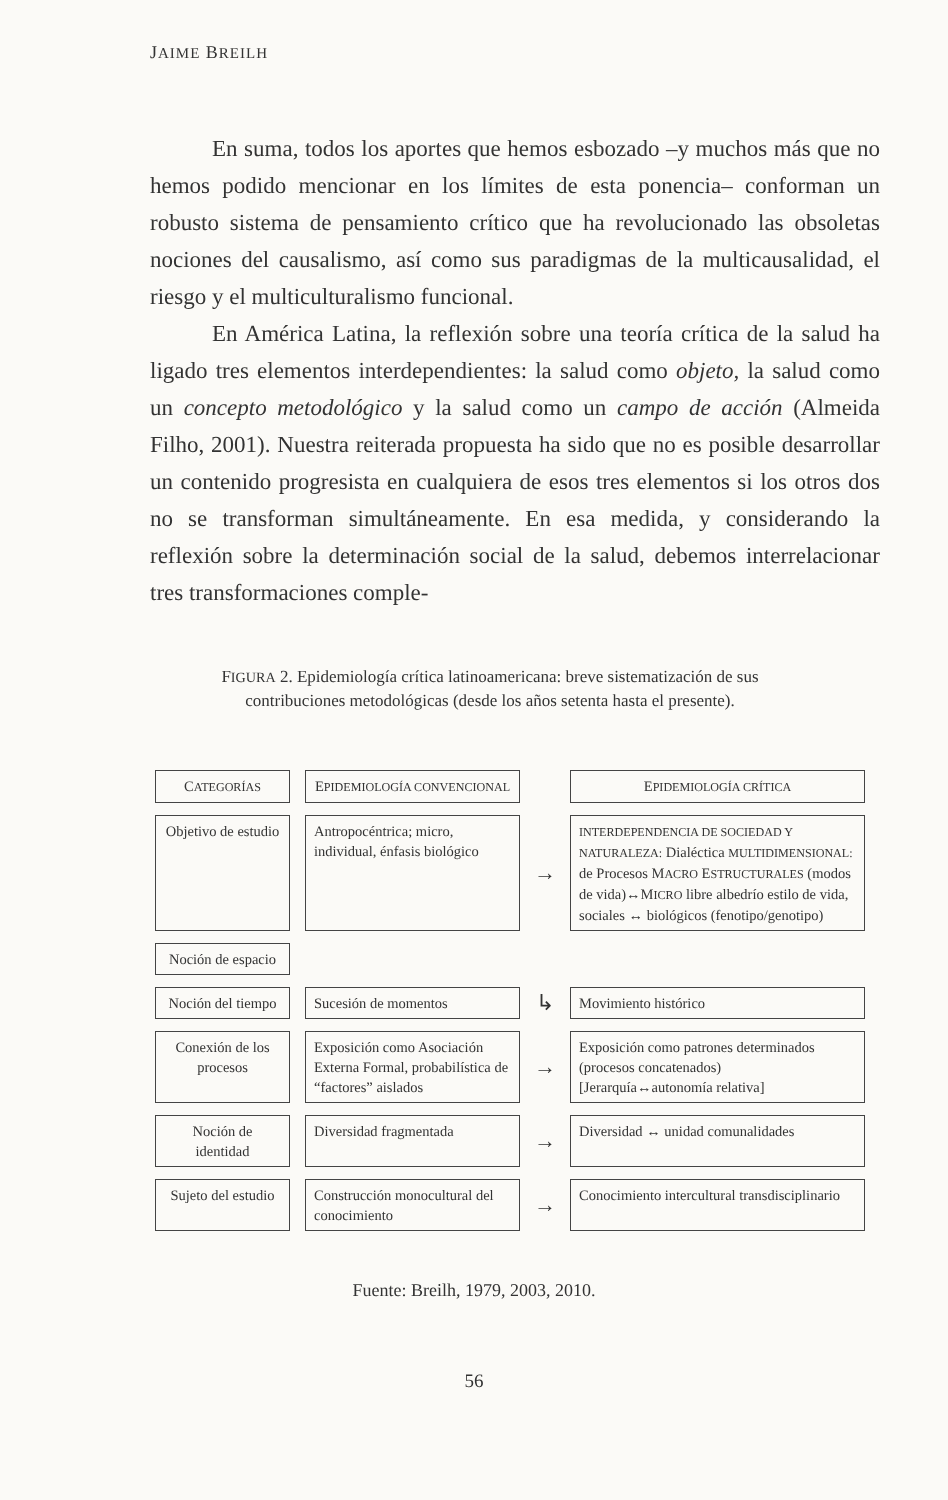JAIME BREILH
En suma, todos los aportes que hemos esbozado –y muchos más que no hemos podido mencionar en los límites de esta ponencia– conforman un robusto sistema de pensamiento crítico que ha revolucionado las obsoletas nociones del causalismo, así como sus paradigmas de la multicausalidad, el riesgo y el multiculturalismo funcional.
En América Latina, la reflexión sobre una teoría crítica de la salud ha ligado tres elementos interdependientes: la salud como objeto, la salud como un concepto metodológico y la salud como un campo de acción (Almeida Filho, 2001). Nuestra reiterada propuesta ha sido que no es posible desarrollar un contenido progresista en cualquiera de esos tres elementos si los otros dos no se transforman simultáneamente. En esa medida, y considerando la reflexión sobre la determinación social de la salud, debemos interrelacionar tres transformaciones comple-
FIGURA 2. Epidemiología crítica latinoamericana: breve sistematización de sus contribuciones metodológicas (desde los años setenta hasta el presente).
CATEGORÍAS
EPIDEMIOLOGÍA CONVENCIONAL
EPIDEMIOLOGÍA CRÍTICA
Objetivo de estudio
Antropocéntrica; micro, individual, énfasis biológico
→
INTERDEPENDENCIA DE SOCIEDAD Y NATURALEZA: Dialéctica MULTIDIMENSIONAL: de Procesos MACRO ESTRUCTURALES (modos de vida)↔MICRO libre albedrío estilo de vida, sociales ↔ biológicos (fenotipo/genotipo)
Noción de espacio
Noción del tiempo
Sucesión de momentos
↳
Movimiento histórico
Conexión de los procesos
Exposición como Asociación Externa Formal, probabilística de “factores” aislados
→
Exposición como patrones determinados (procesos concatenados) [Jerarquía↔autonomía relativa]
Noción de identidad
Diversidad fragmentada
→
Diversidad ↔ unidad comunalidades
Sujeto del estudio
Construcción monocultural del conocimiento
→
Conocimiento intercultural transdisciplinario
Fuente: Breilh, 1979, 2003, 2010.
56